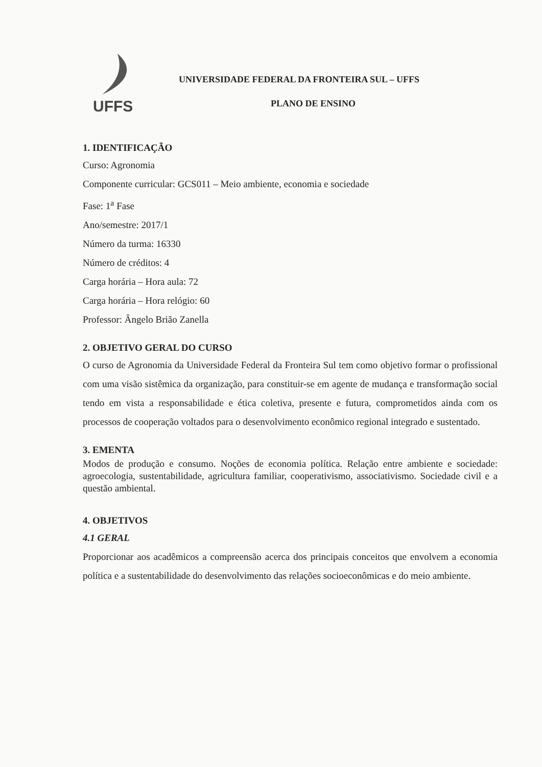UFFS
UNIVERSIDADE FEDERAL DA FRONTEIRA SUL – UFFS
PLANO DE ENSINO
1. IDENTIFICAÇÃO
Curso: Agronomia
Componente curricular: GCS011 – Meio ambiente, economia e sociedade
Fase: 1<sup>a</sup> Fase
Ano/semestre: 2017/1
Número da turma: 16330
Número de créditos: 4
Carga horária – Hora aula: 72
Carga horária – Hora relógio: 60
Professor: Ângelo Brião Zanella
2. OBJETIVO GERAL DO CURSO
O curso de Agronomia da Universidade Federal da Fronteira Sul tem como objetivo formar o profissional com uma visão sistêmica da organização, para constituir-se em agente de mudança e transformação social tendo em vista a responsabilidade e ética coletiva, presente e futura, comprometidos ainda com os processos de cooperação voltados para o desenvolvimento econômico regional integrado e sustentado.
3. EMENTA
Modos de produção e consumo. Noções de economia política. Relação entre ambiente e sociedade: agroecologia, sustentabilidade, agricultura familiar, cooperativismo, associativismo. Sociedade civil e a questão ambiental.
4. OBJETIVOS
4.1 GERAL
Proporcionar aos acadêmicos a compreensão acerca dos principais conceitos que envolvem a economia política e a sustentabilidade do desenvolvimento das relações socioeconômicas e do meio ambiente.